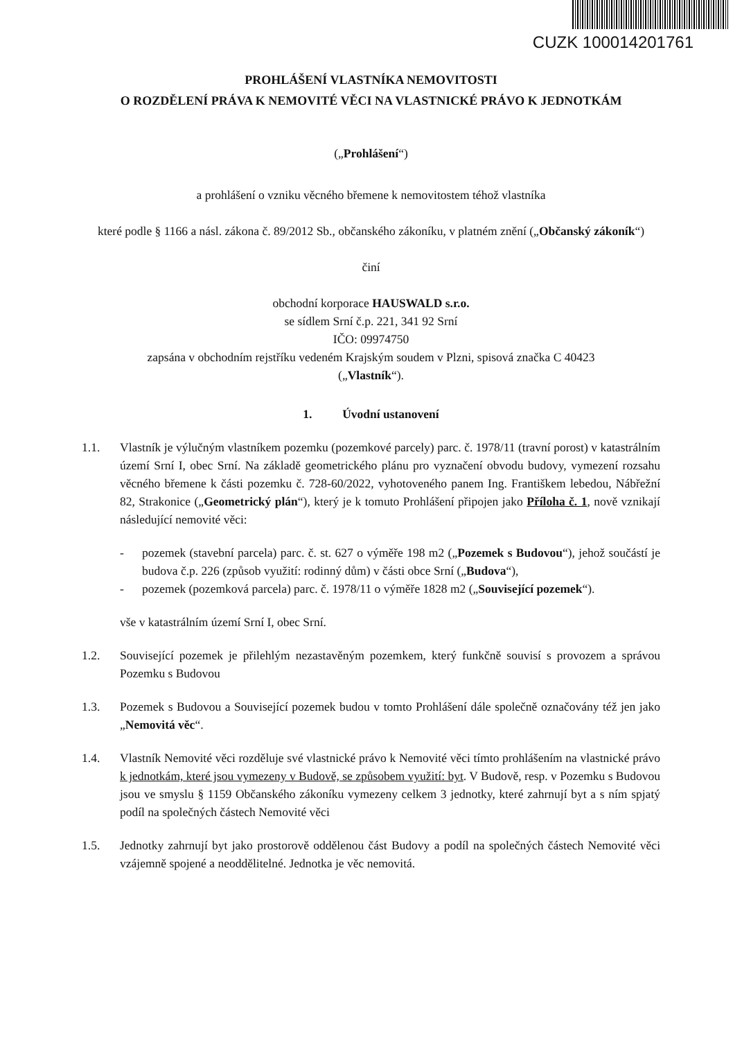CUZK 100014201761
PROHLÁŠENÍ VLASTNÍKA NEMOVITOSTI
O ROZDĚLENÍ PRÁVA K NEMOVITÉ VĚCI NA VLASTNICKÉ PRÁVO K JEDNOTKÁM
(„Prohlášení“)
a prohlášení o vzniku věcného břemene k nemovitostem téhož vlastníka
které podle § 1166 a násl. zákona č. 89/2012 Sb., občanského zákoníku, v platném znění („Občanský zákoník“)
činí
obchodní korporace HAUSWALD s.r.o.
se sídlem Srní č.p. 221, 341 92 Srní
IČO: 09974750
zapsána v obchodním rejstříku vedeném Krajským soudem v Plzni, spisová značka C 40423
(„Vlastník“).
1. Úvodní ustanovení
1.1. Vlastník je výlučným vlastníkem pozemku (pozemkové parcely) parc. č. 1978/11 (travní porost) v katastrálním území Srní I, obec Srní. Na základě geometrického plánu pro vyznačení obvodu budovy, vymezení rozsahu věcného břemene k části pozemku č. 728-60/2022, vyhotoveného panem Ing. Františkem lebedou, Nábřežní 82, Strakonice („Geometrický plán“), který je k tomuto Prohlášení připojen jako Příloha č. 1, nově vznikají následující nemovité věci:
- pozemek (stavební parcela) parc. č. st. 627 o výměře 198 m2 („Pozemek s Budovou“), jehož součástí je budova č.p. 226 (způsob využití: rodinný dům) v části obce Srní („Budova“),
- pozemek (pozemková parcela) parc. č. 1978/11 o výměře 1828 m2 („Související pozemek“).
vše v katastrálním území Srní I, obec Srní.
1.2. Související pozemek je přilehlým nezastavěným pozemkem, který funkčně souvisí s provozem a správou Pozemku s Budovou
1.3. Pozemek s Budovou a Související pozemek budou v tomto Prohlášení dále společně označovány též jen jako „Nemovitá věc“.
1.4. Vlastník Nemovité věci rozděluje své vlastnické právo k Nemovité věci tímto prohlášením na vlastnické právo k jednotkám, které jsou vymezeny v Budově, se způsobem využití: byt. V Budově, resp. v Pozemku s Budovou jsou ve smyslu § 1159 Občanského zákoníku vymezeny celkem 3 jednotky, které zahrnují byt a s ním spjatý podíl na společných částech Nemovité věci
1.5. Jednotky zahrnují byt jako prostorově oddělenou část Budovy a podíl na společných částech Nemovité věci vzájemně spojené a neoddělitelné. Jednotka je věc nemovitá.